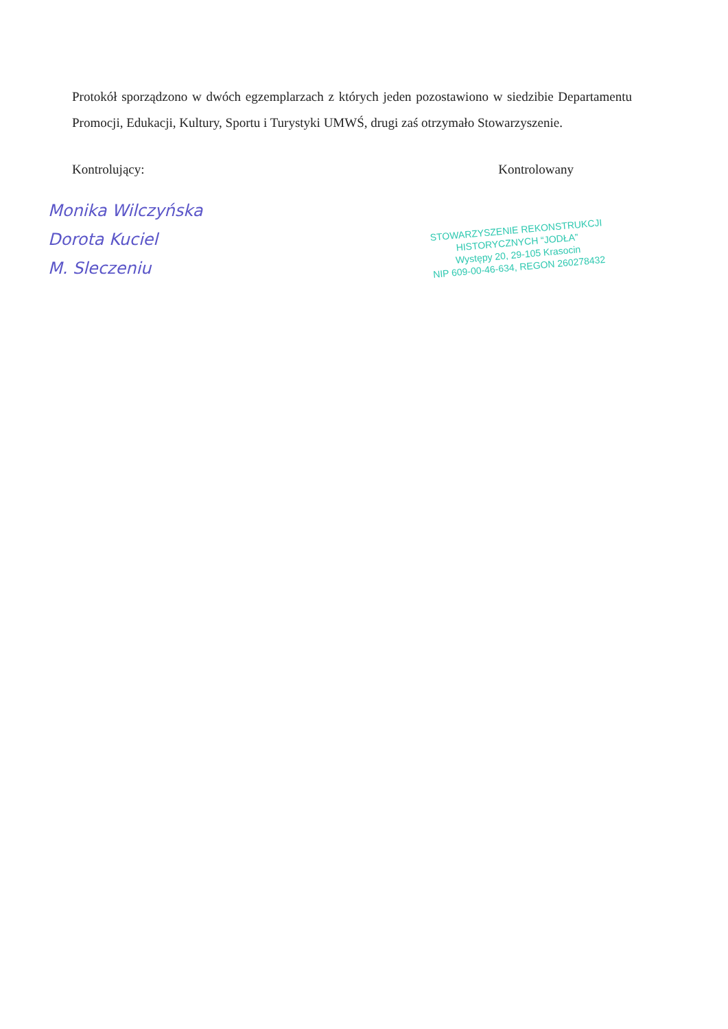Protokół sporządzono w dwóch egzemplarzach z których jeden pozostawiono w siedzibie Departamentu Promocji, Edukacji, Kultury, Sportu i Turystyki UMWŚ, drugi zaś otrzymało Stowarzyszenie.
Kontrolujący: Kontrolowany
Monika Wilczyńska
Dorota Kuciel
M. Sleczeniu
STOWARZYSZENIE REKONSTRUKCJI
HISTORYCZNYCH “JODŁA”
Występy 20, 29-105 Krasocin
NIP 609-00-46-634, REGON 260278432